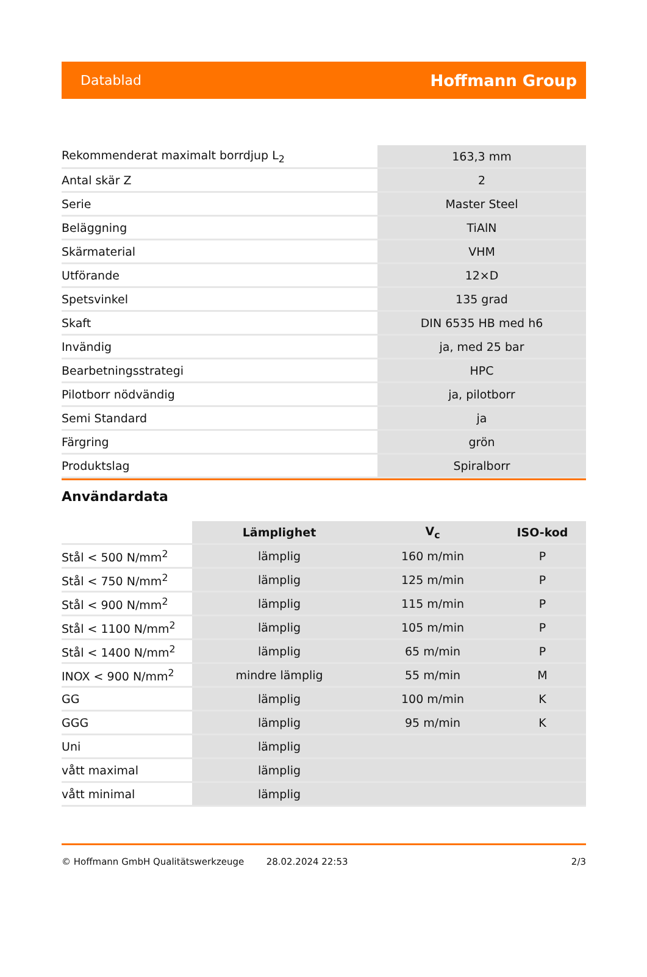Datablad Hoffmann Group
| Rekommenderat maximalt borrdjup L<sub>2</sub> | 163,3 mm |
| Antal skär Z | 2 |
| Serie | Master Steel |
| Beläggning | TiAlN |
| Skärmaterial | VHM |
| Utförande | 12×D |
| Spetsvinkel | 135 grad |
| Skaft | DIN 6535 HB med h6 |
| Invändig | ja, med 25 bar |
| Bearbetningsstrategi | HPC |
| Pilotborr nödvändig | ja, pilotborr |
| Semi Standard | ja |
| Färgring | grön |
| Produktslag | Spiralborr |
Användardata
| | Lämplighet | V<sub>c</sub> | ISO-kod |
| Stål < 500 N/mm<sup>2</sup> | lämplig | 160 m/min | P |
| Stål < 750 N/mm<sup>2</sup> | lämplig | 125 m/min | P |
| Stål < 900 N/mm<sup>2</sup> | lämplig | 115 m/min | P |
| Stål < 1100 N/mm<sup>2</sup> | lämplig | 105 m/min | P |
| Stål < 1400 N/mm<sup>2</sup> | lämplig | 65 m/min | P |
| INOX < 900 N/mm<sup>2</sup> | mindre lämplig | 55 m/min | M |
| GG | lämplig | 100 m/min | K |
| GGG | lämplig | 95 m/min | K |
| Uni | lämplig | | |
| vått maximal | lämplig | | |
| vått minimal | lämplig | | |
© Hoffmann GmbH Qualitätswerkzeuge 28.02.2024 22:53 2/3